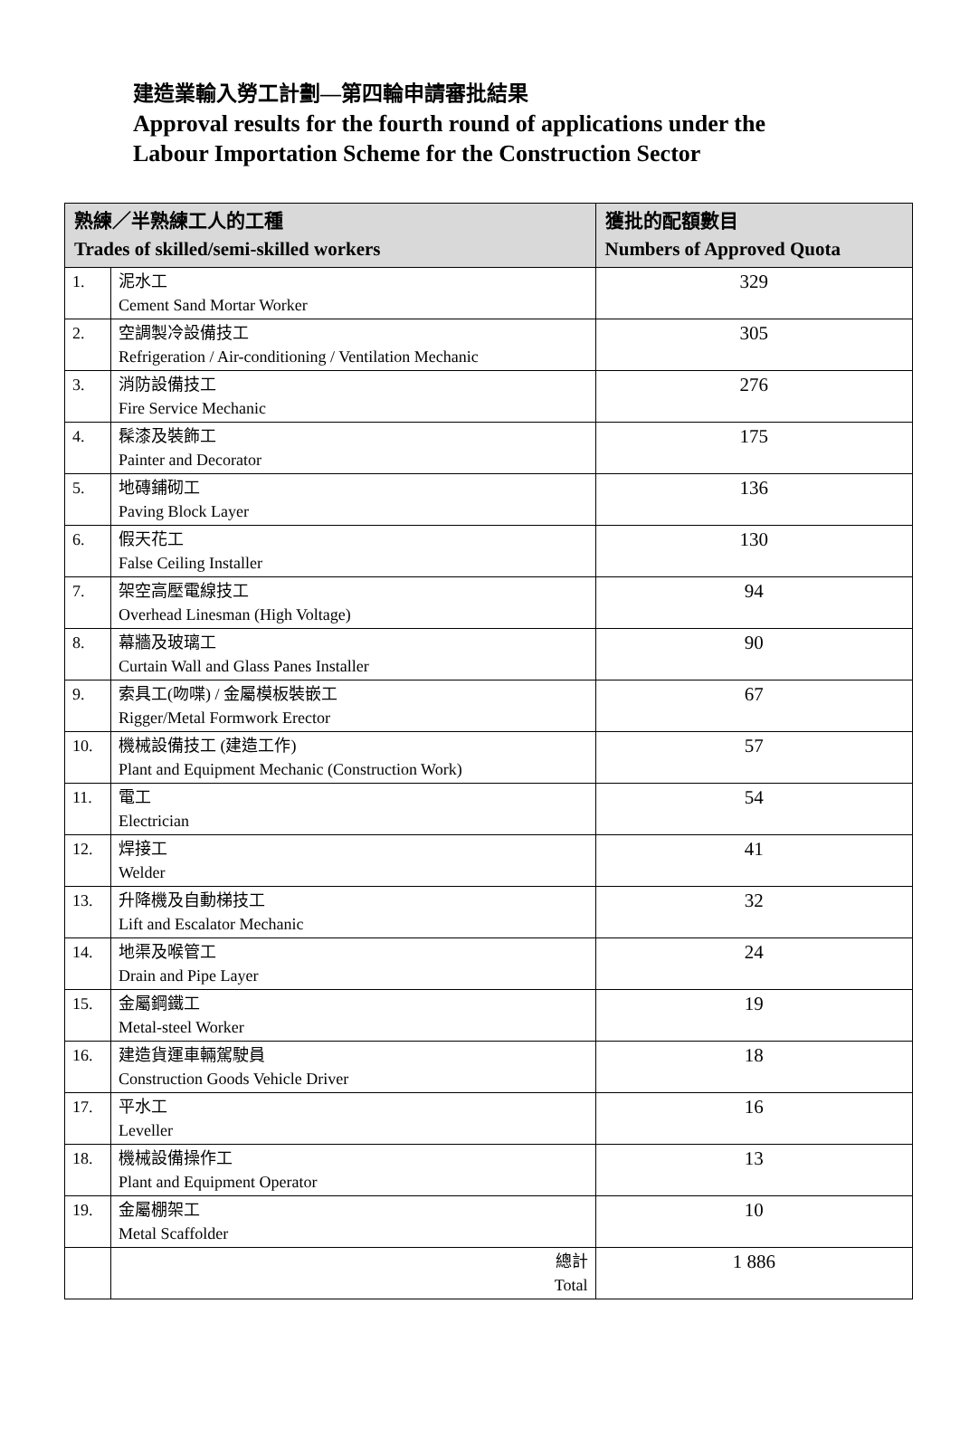建造業輸入勞工計劃—第四輪申請審批結果
Approval results for the fourth round of applications under the
Labour Importation Scheme for the Construction Sector
| 熟練／半熟練工人的工種 Trades of skilled/semi-skilled workers | | 獲批的配額數目 Numbers of Approved Quota |
| --- | --- | --- |
| 1. | 泥水工 Cement Sand Mortar Worker | 329 |
| 2. | 空調製冷設備技工 Refrigeration / Air-conditioning / Ventilation Mechanic | 305 |
| 3. | 消防設備技工 Fire Service Mechanic | 276 |
| 4. | 髹漆及裝飾工 Painter and Decorator | 175 |
| 5. | 地磚鋪砌工 Paving Block Layer | 136 |
| 6. | 假天花工 False Ceiling Installer | 130 |
| 7. | 架空高壓電線技工 Overhead Linesman (High Voltage) | 94 |
| 8. | 幕牆及玻璃工 Curtain Wall and Glass Panes Installer | 90 |
| 9. | 索具工(吻喋) / 金屬模板裝嵌工 Rigger/Metal Formwork Erector | 67 |
| 10. | 機械設備技工 (建造工作) Plant and Equipment Mechanic (Construction Work) | 57 |
| 11. | 電工 Electrician | 54 |
| 12. | 焊接工 Welder | 41 |
| 13. | 升降機及自動梯技工 Lift and Escalator Mechanic | 32 |
| 14. | 地渠及喉管工 Drain and Pipe Layer | 24 |
| 15. | 金屬鋼鐵工 Metal-steel Worker | 19 |
| 16. | 建造貨運車輛駕駛員 Construction Goods Vehicle Driver | 18 |
| 17. | 平水工 Leveller | 16 |
| 18. | 機械設備操作工 Plant and Equipment Operator | 13 |
| 19. | 金屬棚架工 Metal Scaffolder | 10 |
| | 總計 Total | 1 886 |